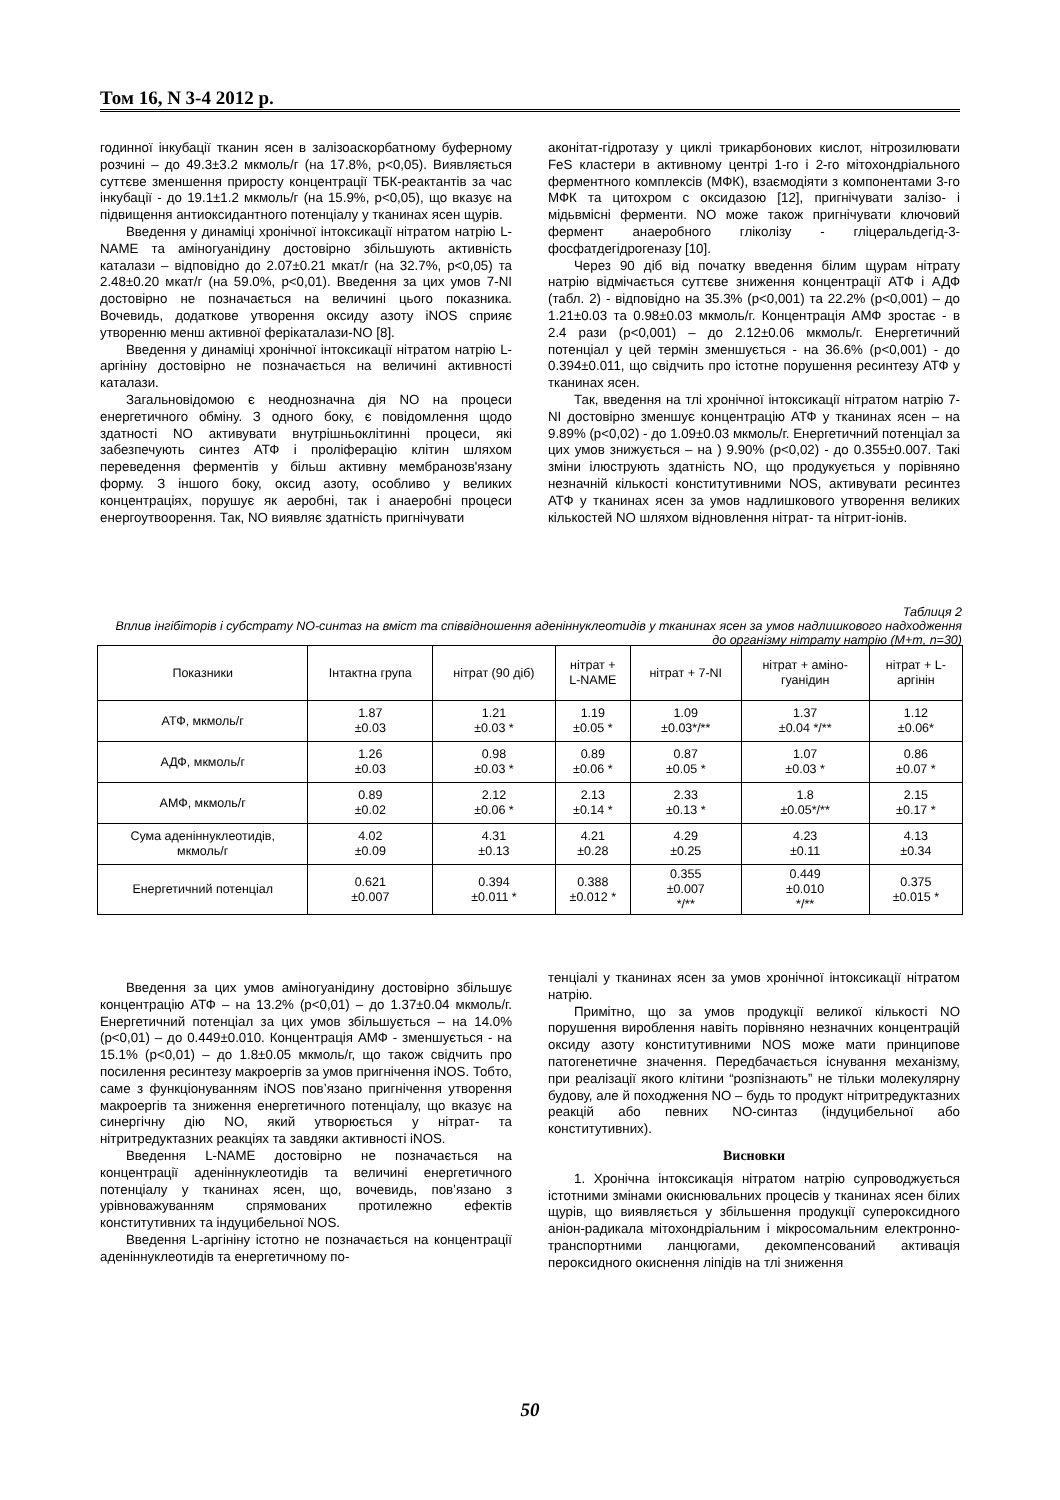Том 16, N 3-4 2012 р.
годинної інкубації тканин ясен в залізоаскорбатному буферному розчині – до 49.3±3.2 мкмоль/г (на 17.8%, р<0,05). Виявляється суттєве зменшення приросту концентрації ТБК-реактантів за час інкубації - до 19.1±1.2 мкмоль/г (на 15.9%, р<0,05), що вказує на підвищення антиоксидантного потенціалу у тканинах ясен щурів.
Введення у динаміці хронічної інтоксикації нітратом натрію L-NAME та аміногуанідину достовірно збільшують активність каталази – відповідно до 2.07±0.21 мкат/г (на 32.7%, р<0,05) та 2.48±0.20 мкат/г (на 59.0%, р<0,01). Введення за цих умов 7-NI достовірно не позначається на величині цього показника. Вочевидь, додаткове утворення оксиду азоту iNOS сприяє утворенню менш активної ферікаталази-NO [8].
Введення у динаміці хронічної інтоксикації нітратом натрію L-аргініну достовірно не позначається на величині активності каталази.
Загальновідомою є неоднозначна дія NO на процеси енергетичного обміну. З одного боку, є повідомлення щодо здатності NO активувати внутрішньоклітинні процеси, які забезпечують синтез АТФ і проліферацію клітин шляхом переведення ферментів у більш активну мембранозв'язану форму. З іншого боку, оксид азоту, особливо у великих концентраціях, порушує як аеробні, так і анаеробні процеси енергоутвоорення. Так, NO виявляє здатність пригнічувати
аконітат-гідротазу у циклі трикарбонових кислот, нітрозилювати FeS кластери в активному центрі 1-го і 2-го мітохондріального ферментного комплексів (МФК), взаємодіяти з компонентами 3-го МФК та цитохром с оксидазою [12], пригнічувати залізо- і мідьвмісні ферменти. NO може також пригнічувати ключовий фермент анаеробного гліколізу - гліцеральдегід-3-фосфатдегідрогеназу [10].
Через 90 діб від початку введення білим щурам нітрату натрію відмічається суттєве зниження концентрації АТФ і АДФ (табл. 2) - відповідно на 35.3% (р<0,001) та 22.2% (р<0,001) – до 1.21±0.03 та 0.98±0.03 мкмоль/г. Концентрація АМФ зростає - в 2.4 рази (р<0,001) – до 2.12±0.06 мкмоль/г. Енергетичний потенціал у цей термін зменшується - на 36.6% (р<0,001) - до 0.394±0.011, що свідчить про істотне порушення ресинтезу АТФ у тканинах ясен.
Так, введення на тлі хронічної інтоксикації нітратом натрію 7-NI достовірно зменшує концентрацію АТФ у тканинах ясен – на 9.89% (р<0,02) - до 1.09±0.03 мкмоль/г. Енергетичний потенціал за цих умов знижується – на ) 9.90% (р<0,02) - до 0.355±0.007. Такі зміни ілюструють здатність NO, що продукується у порівняно незначній кількості конститутивними NOS, активувати ресинтез АТФ у тканинах ясен за умов надлишкового утворення великих кількостей NO шляхом відновлення нітрат- та нітрит-іонів.
Таблиця 2
Вплив інгібіторів і субстрату NO-синтаз на вміст та співвідношення аденіннуклеотидів у тканинах ясен за умов надлишкового надходження до організму нітрату натрію (М+m, n=30)
| Показники | Інтактна група | нітрат (90 діб) | нітрат + L-NAME | нітрат + 7-NI | нітрат + аміно- гуанідин | нітрат + L- аргінін |
| --- | --- | --- | --- | --- | --- | --- |
| АТФ, мкмоль/г | 1.87 ±0.03 | 1.21 ±0.03 * | 1.19 ±0.05 * | 1.09 ±0.03*/** | 1.37 ±0.04 */** | 1.12 ±0.06* |
| АДФ, мкмоль/г | 1.26 ±0.03 | 0.98 ±0.03 * | 0.89 ±0.06 * | 0.87 ±0.05 * | 1.07 ±0.03 * | 0.86 ±0.07 * |
| АМФ, мкмоль/г | 0.89 ±0.02 | 2.12 ±0.06 * | 2.13 ±0.14 * | 2.33 ±0.13 * | 1.8 ±0.05*/** | 2.15 ±0.17 * |
| Сума аденіннуклеотидів, мкмоль/г | 4.02 ±0.09 | 4.31 ±0.13 | 4.21 ±0.28 | 4.29 ±0.25 | 4.23 ±0.11 | 4.13 ±0.34 |
| Енергетичний потенціал | 0.621 ±0.007 | 0.394 ±0.011 * | 0.388 ±0.012 * | 0.355 ±0.007 */** | 0.449 ±0.010 */** | 0.375 ±0.015 * |
Введення за цих умов аміногуанідину достовірно збільшує концентрацію АТФ – на 13.2% (р<0,01) – до 1.37±0.04 мкмоль/г. Енергетичний потенціал за цих умов збільшується – на 14.0% (р<0,01) – до 0.449±0.010. Концентрація АМФ - зменшується - на 15.1% (р<0,01) – до 1.8±0.05 мкмоль/г, що також свідчить про посилення ресинтезу макроергів за умов пригнічення iNOS. Тобто, саме з функціонуванням iNOS пов’язано пригнічення утворення макроергів та зниження енергетичного потенціалу, що вказує на синергічну дію NO, який утворюється у нітрат- та нітритредуктазних реакціях та завдяки активності iNOS.
Введення L-NAME достовірно не позначається на концентрації аденіннуклеотидів та величині енергетичного потенціалу у тканинах ясен, що, вочевидь, пов’язано з урівноважуванням спрямованих протилежно ефектів конститутивних та індуцибельної NOS.
Введення L-аргініну істотно не позначається на концентрації аденіннуклеотидів та енергетичному по-
тенціалі у тканинах ясен за умов хронічної інтоксикації нітратом натрію.
Примітно, що за умов продукції великої кількості NO порушення вироблення навіть порівняно незначних концентрацій оксиду азоту конститутивними NOS може мати принципове патогенетичне значення. Передбачається існування механізму, при реалізації якого клітини “розпізнають” не тільки молекулярну будову, але й походження NO – будь то продукт нітритредуктазних реакцій або певних NO-синтаз (індуцибельної або конститутивних).
Висновки
1. Хронічна інтоксикація нітратом натрію супроводжується істотними змінами окиснювальних процесів у тканинах ясен білих щурів, що виявляється у збільшення продукції супероксидного аніон-радикала мітохондріальним і мікросомальним електронно-транспортними ланцюгами, декомпенсований активація пероксидного окиснення ліпідів на тлі зниження
50